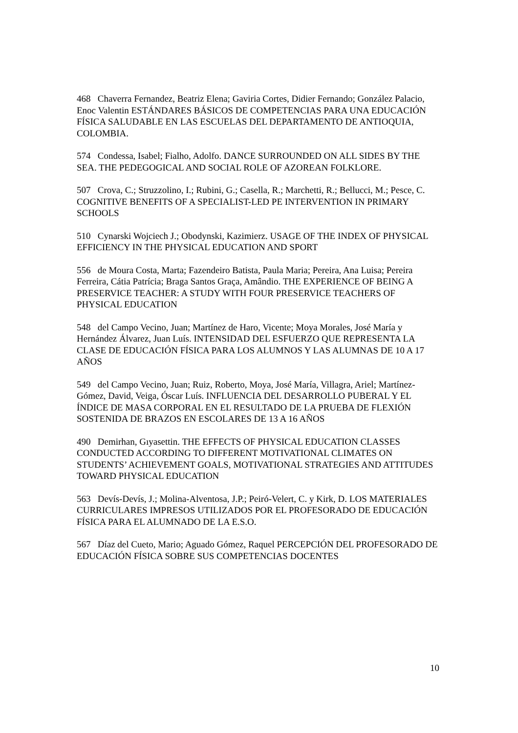468 Chaverra Fernandez, Beatriz Elena; Gaviria Cortes, Didier Fernando; González Palacio, Enoc Valentin ESTÁNDARES BÁSICOS DE COMPETENCIAS PARA UNA EDUCACIÓN FÍSICA SALUDABLE EN LAS ESCUELAS DEL DEPARTAMENTO DE ANTIOQUIA, COLOMBIA.
574 Condessa, Isabel; Fialho, Adolfo. DANCE SURROUNDED ON ALL SIDES BY THE SEA. THE PEDEGOGICAL AND SOCIAL ROLE OF AZOREAN FOLKLORE.
507 Crova, C.; Struzzolino, I.; Rubini, G.; Casella, R.; Marchetti, R.; Bellucci, M.; Pesce, C. COGNITIVE BENEFITS OF A SPECIALIST-LED PE INTERVENTION IN PRIMARY SCHOOLS
510 Cynarski Wojciech J.; Obodynski, Kazimierz. USAGE OF THE INDEX OF PHYSICAL EFFICIENCY IN THE PHYSICAL EDUCATION AND SPORT
556 de Moura Costa, Marta; Fazendeiro Batista, Paula Maria; Pereira, Ana Luisa; Pereira Ferreira, Cátia Patrícia; Braga Santos Graça, Amândio. THE EXPERIENCE OF BEING A PRESERVICE TEACHER: A STUDY WITH FOUR PRESERVICE TEACHERS OF PHYSICAL EDUCATION
548 del Campo Vecino, Juan; Martínez de Haro, Vicente; Moya Morales, José María y Hernández Álvarez, Juan Luís. INTENSIDAD DEL ESFUERZO QUE REPRESENTA LA CLASE DE EDUCACIÓN FÍSICA PARA LOS ALUMNOS Y LAS ALUMNAS DE 10 A 17 AÑOS
549 del Campo Vecino, Juan; Ruiz, Roberto, Moya, José María, Villagra, Ariel; Martínez-Gómez, David, Veiga, Óscar Luís. INFLUENCIA DEL DESARROLLO PUBERAL Y EL ÍNDICE DE MASA CORPORAL EN EL RESULTADO DE LA PRUEBA DE FLEXIÓN SOSTENIDA DE BRAZOS EN ESCOLARES DE 13 A 16 AÑOS
490 Demirhan, Gıyasettin. THE EFFECTS OF PHYSICAL EDUCATION CLASSES CONDUCTED ACCORDING TO DIFFERENT MOTIVATIONAL CLIMATES ON STUDENTS’ ACHIEVEMENT GOALS, MOTIVATIONAL STRATEGIES AND ATTITUDES TOWARD PHYSICAL EDUCATION
563 Devís-Devís, J.; Molina-Alventosa, J.P.; Peiró-Velert, C. y Kirk, D. LOS MATERIALES CURRICULARES IMPRESOS UTILIZADOS POR EL PROFESORADO DE EDUCACIÓN FÍSICA PARA EL ALUMNADO DE LA E.S.O.
567 Díaz del Cueto, Mario; Aguado Gómez, Raquel PERCEPCIÓN DEL PROFESORADO DE EDUCACIÓN FÍSICA SOBRE SUS COMPETENCIAS DOCENTES
10